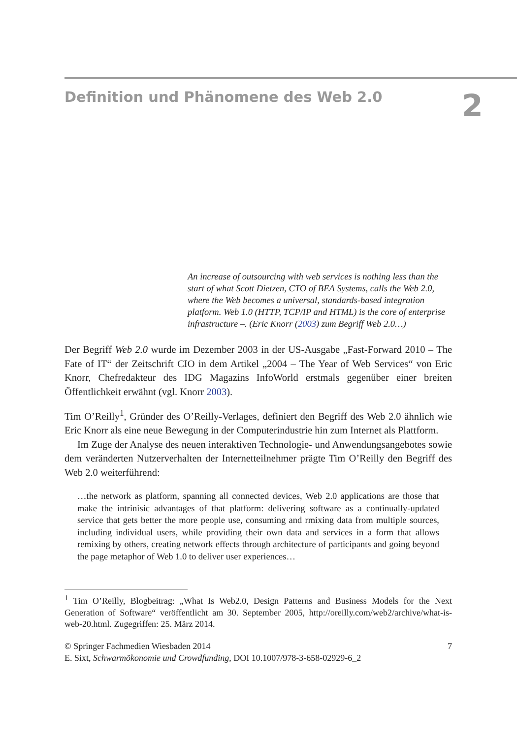Definition und Phänomene des Web 2.0
2
An increase of outsourcing with web services is nothing less than the start of what Scott Dietzen, CTO of BEA Systems, calls the Web 2.0, where the Web becomes a universal, standards-based integration platform. Web 1.0 (HTTP, TCP/IP and HTML) is the core of enterprise infrastructure –. (Eric Knorr (2003) zum Begriff Web 2.0…)
Der Begriff Web 2.0 wurde im Dezember 2003 in der US-Ausgabe „Fast-Forward 2010 – The Fate of IT“ der Zeitschrift CIO in dem Artikel „2004 – The Year of Web Services“ von Eric Knorr, Chefredakteur des IDG Magazins InfoWorld erstmals gegenüber einer breiten Öffentlichkeit erwähnt (vgl. Knorr 2003).
Tim O’Reilly<sup>1</sup>, Gründer des O’Reilly-Verlages, definiert den Begriff des Web 2.0 ähnlich wie Eric Knorr als eine neue Bewegung in der Computerindustrie hin zum Internet als Plattform.
Im Zuge der Analyse des neuen interaktiven Technologie- und Anwendungsangebotes sowie dem veränderten Nutzerverhalten der Internetteilnehmer prägte Tim O’Reilly den Begriff des Web 2.0 weiterführend:
…the network as platform, spanning all connected devices, Web 2.0 applications are those that make the intrinisic advantages of that platform: delivering software as a continually-updated service that gets better the more people use, consuming and rmixing data from multiple sources, including individual users, while providing their own data and services in a form that allows remixing by others, creating network effects through architecture of participants and going beyond the page metaphor of Web 1.0 to deliver user experiences…
<sup>1</sup> Tim O’Reilly, Blogbeitrag: „What Is Web2.0, Design Patterns and Business Models for the Next Generation of Software“ veröffentlicht am 30. September 2005, http://oreilly.com/web2/archive/what-is-web-20.html. Zugegriffen: 25. März 2014.
© Springer Fachmedien Wiesbaden 2014
E. Sixt, Schwarmökonomie und Crowdfunding, DOI 10.1007/978-3-658-02929-6_2
7